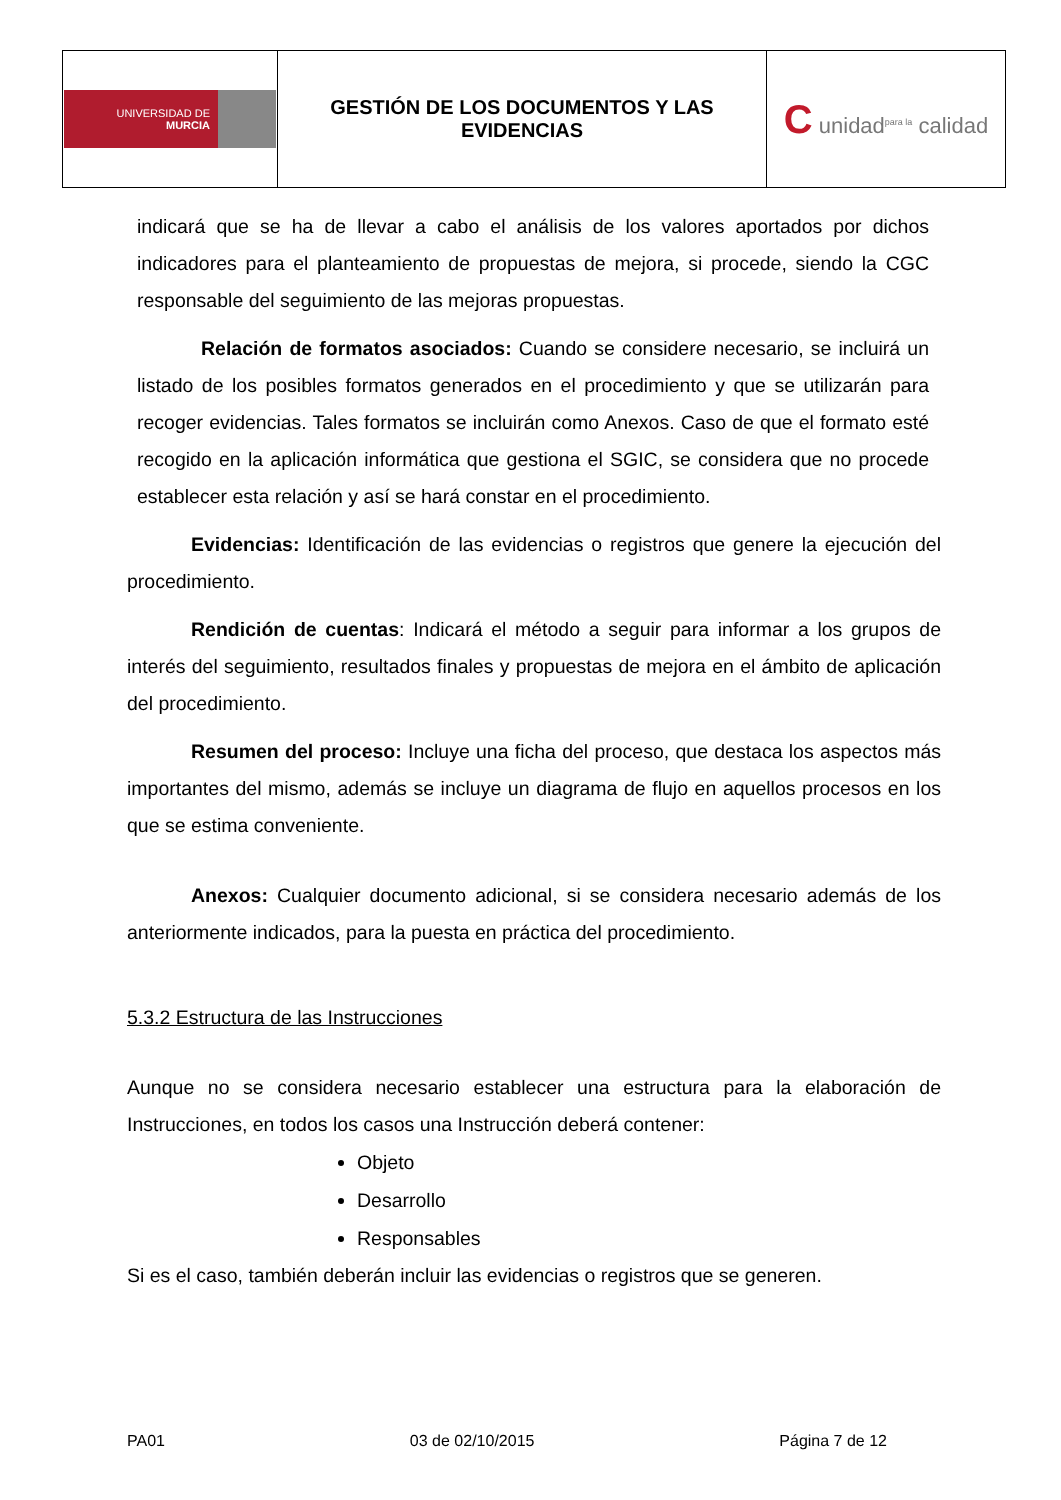| UNIVERSIDAD DE MURCIA | GESTIÓN DE LOS DOCUMENTOS Y LAS EVIDENCIAS | C unidad<sup>para la</sup> calidad |
indicará que se ha de llevar a cabo el análisis de los valores aportados por dichos indicadores para el planteamiento de propuestas de mejora, si procede, siendo la CGC responsable del seguimiento de las mejoras propuestas.
Relación de formatos asociados: Cuando se considere necesario, se incluirá un listado de los posibles formatos generados en el procedimiento y que se utilizarán para recoger evidencias. Tales formatos se incluirán como Anexos. Caso de que el formato esté recogido en la aplicación informática que gestiona el SGIC, se considera que no procede establecer esta relación y así se hará constar en el procedimiento.
Evidencias: Identificación de las evidencias o registros que genere la ejecución del procedimiento.
Rendición de cuentas: Indicará el método a seguir para informar a los grupos de interés del seguimiento, resultados finales y propuestas de mejora en el ámbito de aplicación del procedimiento.
Resumen del proceso: Incluye una ficha del proceso, que destaca los aspectos más importantes del mismo, además se incluye un diagrama de flujo en aquellos procesos en los que se estima conveniente.
Anexos: Cualquier documento adicional, si se considera necesario además de los anteriormente indicados, para la puesta en práctica del procedimiento.
5.3.2 Estructura de las Instrucciones
Aunque no se considera necesario establecer una estructura para la elaboración de Instrucciones, en todos los casos una Instrucción deberá contener:
Objeto
Desarrollo
Responsables
Si es el caso, también deberán incluir las evidencias o registros que se generen.
PA01 03 de 02/10/2015 Página 7 de 12